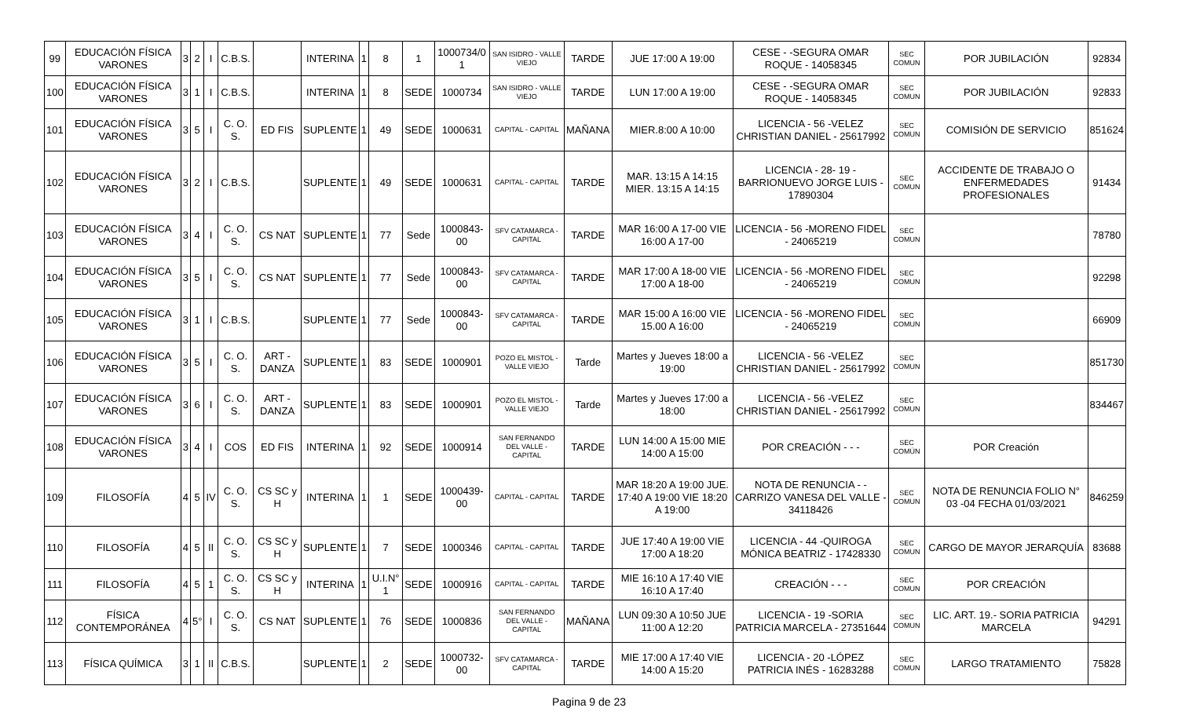| 99 | EDUCACIÓN FÍSICA VARONES | 3 | 2 | I | C.B.S. | | INTERINA | 1 | 8 | 1 | 1000734/0 1 | SAN ISIDRO - VALLE VIEJO | TARDE | JUE 17:00 A 19:00 | CESE - -SEGURA OMAR ROQUE - 14058345 | SEC COMUN | POR JUBILACIÓN | 92834 |
| 100 | EDUCACIÓN FÍSICA VARONES | 3 | 1 | I | C.B.S. | | INTERINA | 1 | 8 | SEDE | 1000734 | SAN ISIDRO - VALLE VIEJO | TARDE | LUN 17:00 A 19:00 | CESE - -SEGURA OMAR ROQUE - 14058345 | SEC COMUN | POR JUBILACIÓN | 92833 |
| 101 | EDUCACIÓN FÍSICA VARONES | 3 | 5 | I | C. O. S. | ED FIS | SUPLENTE | 1 | 49 | SEDE | 1000631 | CAPITAL - CAPITAL | MAÑANA | MIER.8:00 A 10:00 | LICENCIA - 56 -VELEZ CHRISTIAN DANIEL - 25617992 | SEC COMUN | COMISIÓN DE SERVICIO | 851624 |
| 102 | EDUCACIÓN FÍSICA VARONES | 3 | 2 | I | C.B.S. | | SUPLENTE | 1 | 49 | SEDE | 1000631 | CAPITAL - CAPITAL | TARDE | MAR. 13:15 A 14:15 MIER. 13:15 A 14:15 | LICENCIA - 28- 19 - BARRIONUEVO JORGE LUIS - 17890304 | SEC COMUN | ACCIDENTE DE TRABAJO O ENFERMEDADES PROFESIONALES | 91434 |
| 103 | EDUCACIÓN FÍSICA VARONES | 3 | 4 | I | C. O. S. | CS NAT | SUPLENTE | 1 | 77 | Sede | 1000843-00 | SFV CATAMARCA - CAPITAL | TARDE | MAR 16:00 A 17-00 VIE 16:00 A 17-00 | LICENCIA - 56 -MORENO FIDEL - 24065219 | SEC COMUN | | 78780 |
| 104 | EDUCACIÓN FÍSICA VARONES | 3 | 5 | I | C. O. S. | CS NAT | SUPLENTE | 1 | 77 | Sede | 1000843-00 | SFV CATAMARCA - CAPITAL | TARDE | MAR 17:00 A 18-00 VIE 17:00 A 18-00 | LICENCIA - 56 -MORENO FIDEL - 24065219 | SEC COMUN | | 92298 |
| 105 | EDUCACIÓN FÍSICA VARONES | 3 | 1 | I | C.B.S. | | SUPLENTE | 1 | 77 | Sede | 1000843-00 | SFV CATAMARCA - CAPITAL | TARDE | MAR 15:00 A 16:00 VIE 15.00 A 16:00 | LICENCIA - 56 -MORENO FIDEL - 24065219 | SEC COMUN | | 66909 |
| 106 | EDUCACIÓN FÍSICA VARONES | 3 | 5 | I | C. O. S. | ART - DANZA | SUPLENTE | 1 | 83 | SEDE | 1000901 | POZO EL MISTOL - VALLE VIEJO | Tarde | Martes y Jueves 18:00 a 19:00 | LICENCIA - 56 -VELEZ CHRISTIAN DANIEL - 25617992 | SEC COMUN | | 851730 |
| 107 | EDUCACIÓN FÍSICA VARONES | 3 | 6 | I | C. O. S. | ART - DANZA | SUPLENTE | 1 | 83 | SEDE | 1000901 | POZO EL MISTOL - VALLE VIEJO | Tarde | Martes y Jueves 17:00 a 18:00 | LICENCIA - 56 -VELEZ CHRISTIAN DANIEL - 25617992 | SEC COMUN | | 834467 |
| 108 | EDUCACIÓN FÍSICA VARONES | 3 | 4 | I | COS | ED FIS | INTERINA | 1 | 92 | SEDE | 1000914 | SAN FERNANDO DEL VALLE - CAPITAL | TARDE | LUN 14:00 A 15:00 MIE 14:00 A 15:00 | POR CREACIÓN - - - | SEC COMÚN | POR Creación | |
| 109 | FILOSOFÍA | 4 | 5 | IV | C. O. S. | CS SC y H | INTERINA | 1 | 1 | SEDE | 1000439-00 | CAPITAL - CAPITAL | TARDE | MAR 18:20 A 19:00 JUE. 17:40 A 19:00 VIE 18:20 A 19:00 | NOTA DE RENUNCIA - - CARRIZO VANESA DEL VALLE - 34118426 | SEC COMUN | NOTA DE RENUNCIA FOLIO N° 03 -04 FECHA 01/03/2021 | 846259 |
| 110 | FILOSOFÍA | 4 | 5 | II | C. O. S. | CS SC y H | SUPLENTE | 1 | 7 | SEDE | 1000346 | CAPITAL - CAPITAL | TARDE | JUE 17:40 A 19:00 VIE 17:00 A 18:20 | LICENCIA - 44 -QUIROGA MÓNICA BEATRIZ - 17428330 | SEC COMUN | CARGO DE MAYOR JERARQUÍA | 83688 |
| 111 | FILOSOFÍA | 4 | 5 | 1 | C. O. S. | CS SC y H | INTERINA | 1 | U.I.N° 1 | SEDE | 1000916 | CAPITAL - CAPITAL | TARDE | MIE 16:10 A 17:40 VIE 16:10 A 17:40 | CREACIÓN - - - | SEC COMUN | POR CREACIÓN | |
| 112 | FÍSICA CONTEMPORÁNEA | 4 | 5° | I | C. O. S. | CS NAT | SUPLENTE | 1 | 76 | SEDE | 1000836 | SAN FERNANDO DEL VALLE - CAPITAL | MAÑANA | LUN 09:30 A 10:50 JUE 11:00 A 12:20 | LICENCIA - 19 -SORIA PATRICIA MARCELA - 27351644 | SEC COMUN | LIC. ART. 19.- SORIA PATRICIA MARCELA | 94291 |
| 113 | FÍSICA QUÍMICA | 3 | 1 | II | C.B.S. | | SUPLENTE | 1 | 2 | SEDE | 1000732-00 | SFV CATAMARCA - CAPITAL | TARDE | MIE 17:00 A 17:40 VIE 14:00 A 15:20 | LICENCIA - 20 -LÓPEZ PATRICIA INÉS - 16283288 | SEC COMUN | LARGO TRATAMIENTO | 75828 |
Pagina 9 de 23